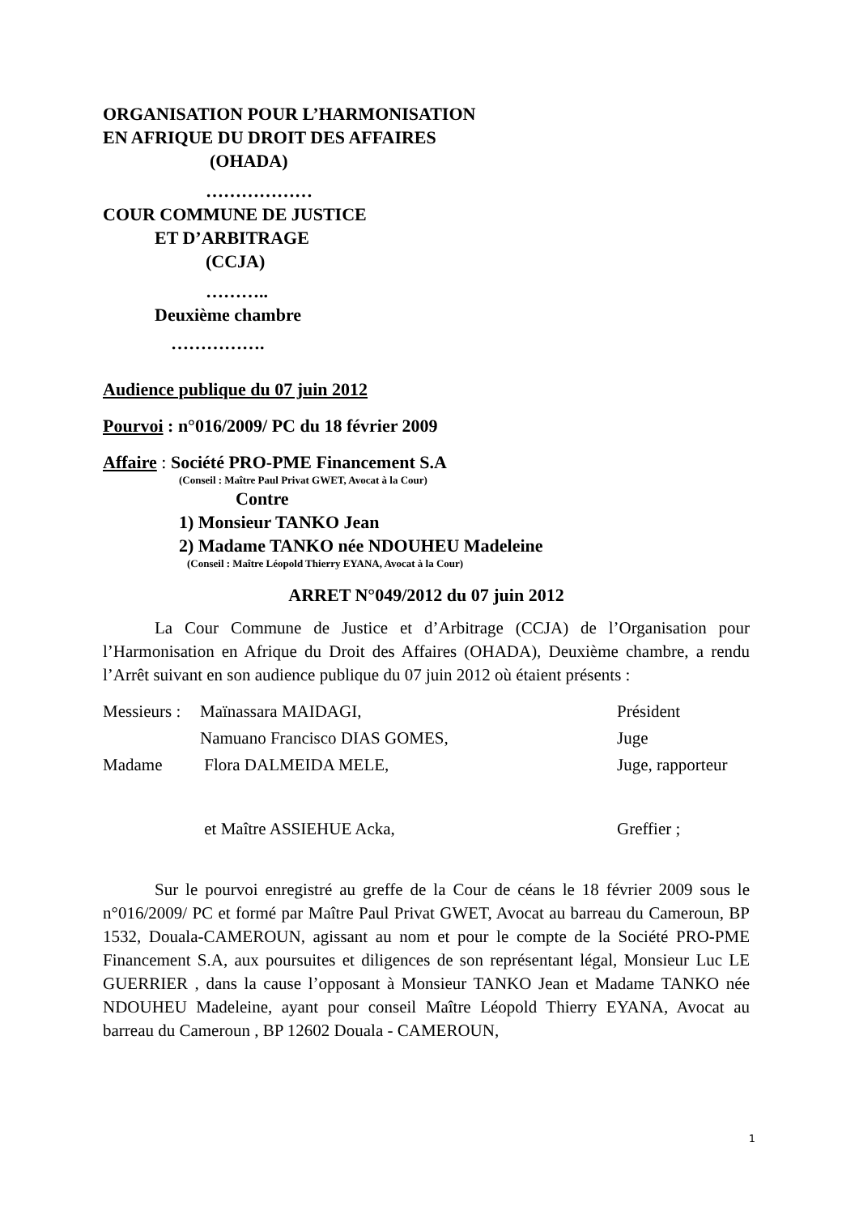ORGANISATION POUR L’HARMONISATION
EN AFRIQUE DU DROIT DES AFFAIRES
(OHADA)
………………
COUR COMMUNE DE JUSTICE
ET D’ARBITRAGE
(CCJA)
………..
Deuxième chambre
…………….
Audience publique du 07 juin 2012
Pourvoi : n°016/2009/ PC du 18 février 2009
Affaire : Société PRO-PME Financement S.A
(Conseil : Maître Paul Privat GWET, Avocat à la Cour)
Contre
1) Monsieur TANKO Jean
2) Madame TANKO née NDOUHEU Madeleine
(Conseil : Maître Léopold Thierry EYANA, Avocat à la Cour)
ARRET N°049/2012 du 07 juin 2012
La Cour Commune de Justice et d’Arbitrage (CCJA) de l’Organisation pour l’Harmonisation en Afrique du Droit des Affaires (OHADA), Deuxième chambre, a rendu l’Arrêt suivant en son audience publique du 07 juin 2012 où étaient présents :
| Messieurs : | Maïnassara MAIDAGI, | Président |
| | Namuano Francisco DIAS GOMES, | Juge |
| Madame | Flora DALMEIDA MELE, | Juge, rapporteur |
| | et Maître ASSIEHUE Acka, | Greffier ; |
Sur le pourvoi enregistré au greffe de la Cour de céans le 18 février 2009 sous le n°016/2009/ PC et formé par Maître Paul Privat GWET, Avocat au barreau du Cameroun, BP 1532, Douala-CAMEROUN, agissant au nom et pour le compte de la Société PRO-PME Financement S.A, aux poursuites et diligences de son représentant légal, Monsieur Luc LE GUERRIER , dans la cause l’opposant à Monsieur TANKO Jean et Madame TANKO née NDOUHEU Madeleine, ayant pour conseil Maître Léopold Thierry EYANA, Avocat au barreau du Cameroun , BP 12602 Douala - CAMEROUN,
1